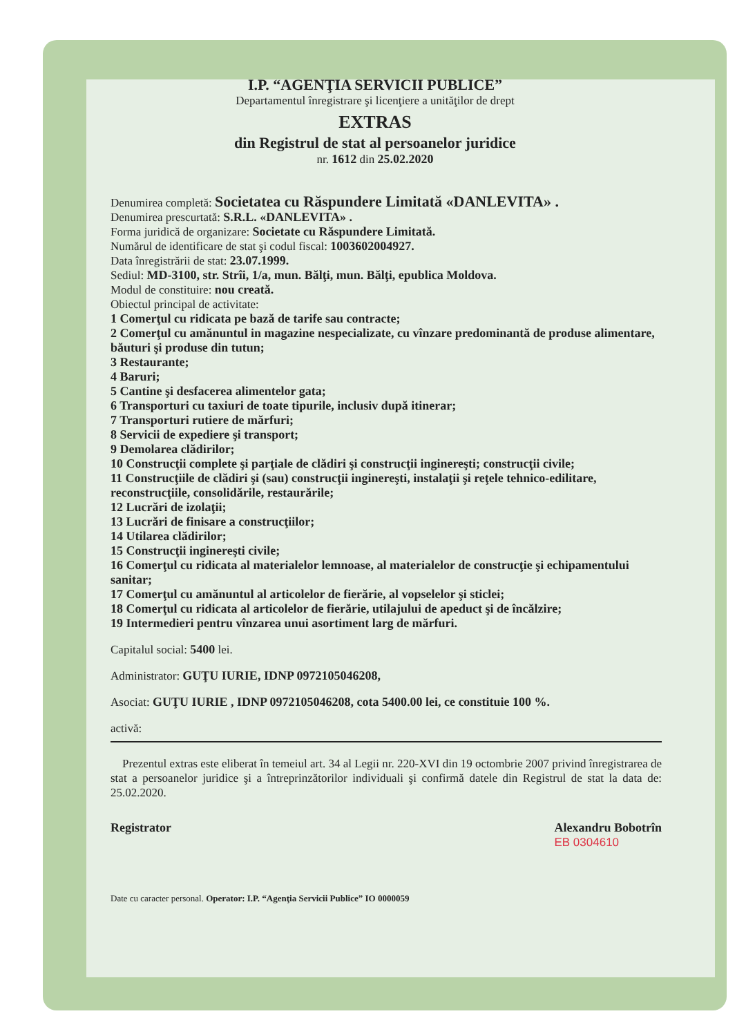I.P. “AGENŢIA SERVICII PUBLICE”
Departamentul înregistrare şi licenţiere a unităţilor de drept
EXTRAS
din Registrul de stat al persoanelor juridice
nr. 1612 din 25.02.2020
Denumirea completă: Societatea cu Răspundere Limitată «DANLEVITA» .
Denumirea prescurtată: S.R.L. «DANLEVITA» .
Forma juridică de organizare: Societate cu Răspundere Limitată.
Numărul de identificare de stat şi codul fiscal: 1003602004927.
Data înregistrării de stat: 23.07.1999.
Sediul: MD-3100, str. Strîi, 1/a, mun. Bălţi, mun. Bălţi, epublica Moldova.
Modul de constituire: nou creată.
Obiectul principal de activitate:
1 Comerţul cu ridicata pe bază de tarife sau contracte;
2 Comerţul cu amănuntul in magazine nespecializate, cu vînzare predominantă de produse alimentare, băuturi şi produse din tutun;
3 Restaurante;
4 Baruri;
5 Cantine şi desfacerea alimentelor gata;
6 Transporturi cu taxiuri de toate tipurile, inclusiv după itinerar;
7 Transporturi rutiere de mărfuri;
8 Servicii de expediere şi transport;
9 Demolarea clădirilor;
10 Construcţii complete şi parţiale de clădiri şi construcţii inginereşti; construcţii civile;
11 Construcţiile de clădiri şi (sau) construcţii inginereşti, instalaţii şi reţele tehnico-edilitare, reconstrucţiile, consolidările, restaurările;
12 Lucrări de izolaţii;
13 Lucrări de finisare a construcţiilor;
14 Utilarea clădirilor;
15 Construcţii inginereşti civile;
16 Comerţul cu ridicata al materialelor lemnoase, al materialelor de construcţie şi echipamentului sanitar;
17 Comerţul cu amănuntul al articolelor de fierărie, al vopselelor şi sticlei;
18 Comerţul cu ridicata al articolelor de fierărie, utilajului de apeduct şi de încălzire;
19 Intermedieri pentru vînzarea unui asortiment larg de mărfuri.
Capitalul social: 5400 lei.
Administrator: GUŢU IURIE, IDNP 0972105046208,
Asociat: GUŢU IURIE , IDNP 0972105046208, cota 5400.00 lei, ce constituie 100 %.
activă:
Prezentul extras este eliberat în temeiul art. 34 al Legii nr. 220-XVI din 19 octombrie 2007 privind înregistrarea de stat a persoanelor juridice şi a întreprinzătorilor individuali şi confirmă datele din Registrul de stat la data de: 25.02.2020.
Registrator Alexandru Bobotrîn
EB 0304610
Date cu caracter personal. Operator: I.P. “Agenţia Servicii Publice” IO 0000059